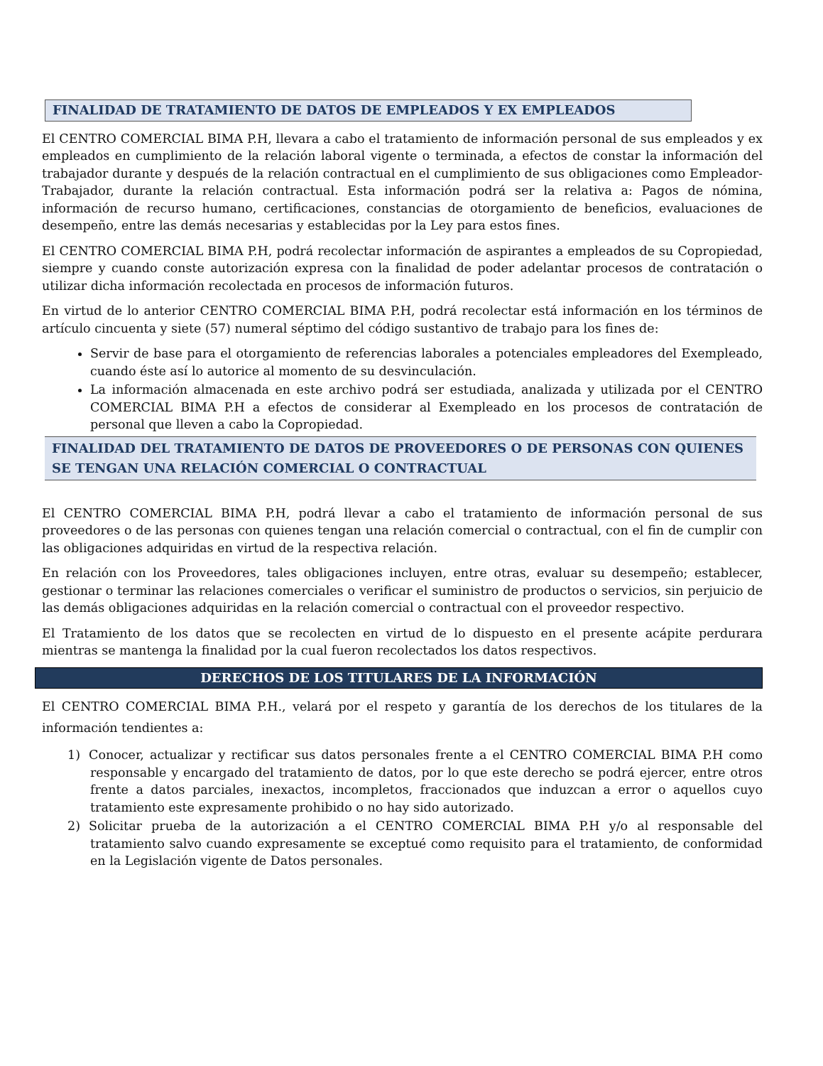FINALIDAD DE TRATAMIENTO DE DATOS DE EMPLEADOS Y EX EMPLEADOS
El CENTRO COMERCIAL BIMA P.H, llevara a cabo el tratamiento de información personal de sus empleados y ex empleados en cumplimiento de la relación laboral vigente o terminada, a efectos de constar la información del trabajador durante y después de la relación contractual en el cumplimiento de sus obligaciones como Empleador- Trabajador, durante la relación contractual. Esta información podrá ser la relativa a: Pagos de nómina, información de recurso humano, certificaciones, constancias de otorgamiento de beneficios, evaluaciones de desempeño, entre las demás necesarias y establecidas por la Ley para estos fines.
El CENTRO COMERCIAL BIMA P.H, podrá recolectar información de aspirantes a empleados de su Copropiedad, siempre y cuando conste autorización expresa con la finalidad de poder adelantar procesos de contratación o utilizar dicha información recolectada en procesos de información futuros.
En virtud de lo anterior CENTRO COMERCIAL BIMA P.H, podrá recolectar está información en los términos de artículo cincuenta y siete (57) numeral séptimo del código sustantivo de trabajo para los fines de:
Servir de base para el otorgamiento de referencias laborales a potenciales empleadores del Exempleado, cuando éste así lo autorice al momento de su desvinculación.
La información almacenada en este archivo podrá ser estudiada, analizada y utilizada por el CENTRO COMERCIAL BIMA P.H a efectos de considerar al Exempleado en los procesos de contratación de personal que lleven a cabo la Copropiedad.
FINALIDAD DEL TRATAMIENTO DE DATOS DE PROVEEDORES O DE PERSONAS CON QUIENES SE TENGAN UNA RELACIÓN COMERCIAL O CONTRACTUAL
El CENTRO COMERCIAL BIMA P.H, podrá llevar a cabo el tratamiento de información personal de sus proveedores o de las personas con quienes tengan una relación comercial o contractual, con el fin de cumplir con las obligaciones adquiridas en virtud de la respectiva relación.
En relación con los Proveedores, tales obligaciones incluyen, entre otras, evaluar su desempeño; establecer, gestionar o terminar las relaciones comerciales o verificar el suministro de productos o servicios, sin perjuicio de las demás obligaciones adquiridas en la relación comercial o contractual con el proveedor respectivo.
El Tratamiento de los datos que se recolecten en virtud de lo dispuesto en el presente acápite perdurara mientras se mantenga la finalidad por la cual fueron recolectados los datos respectivos.
DERECHOS DE LOS TITULARES DE LA INFORMACIÓN
El CENTRO COMERCIAL BIMA P.H., velará por el respeto y garantía de los derechos de los titulares de la información tendientes a:
1) Conocer, actualizar y rectificar sus datos personales frente a el CENTRO COMERCIAL BIMA P.H como responsable y encargado del tratamiento de datos, por lo que este derecho se podrá ejercer, entre otros frente a datos parciales, inexactos, incompletos, fraccionados que induzcan a error o aquellos cuyo tratamiento este expresamente prohibido o no hay sido autorizado.
2) Solicitar prueba de la autorización a el CENTRO COMERCIAL BIMA P.H y/o al responsable del tratamiento salvo cuando expresamente se exceptué como requisito para el tratamiento, de conformidad en la Legislación vigente de Datos personales.